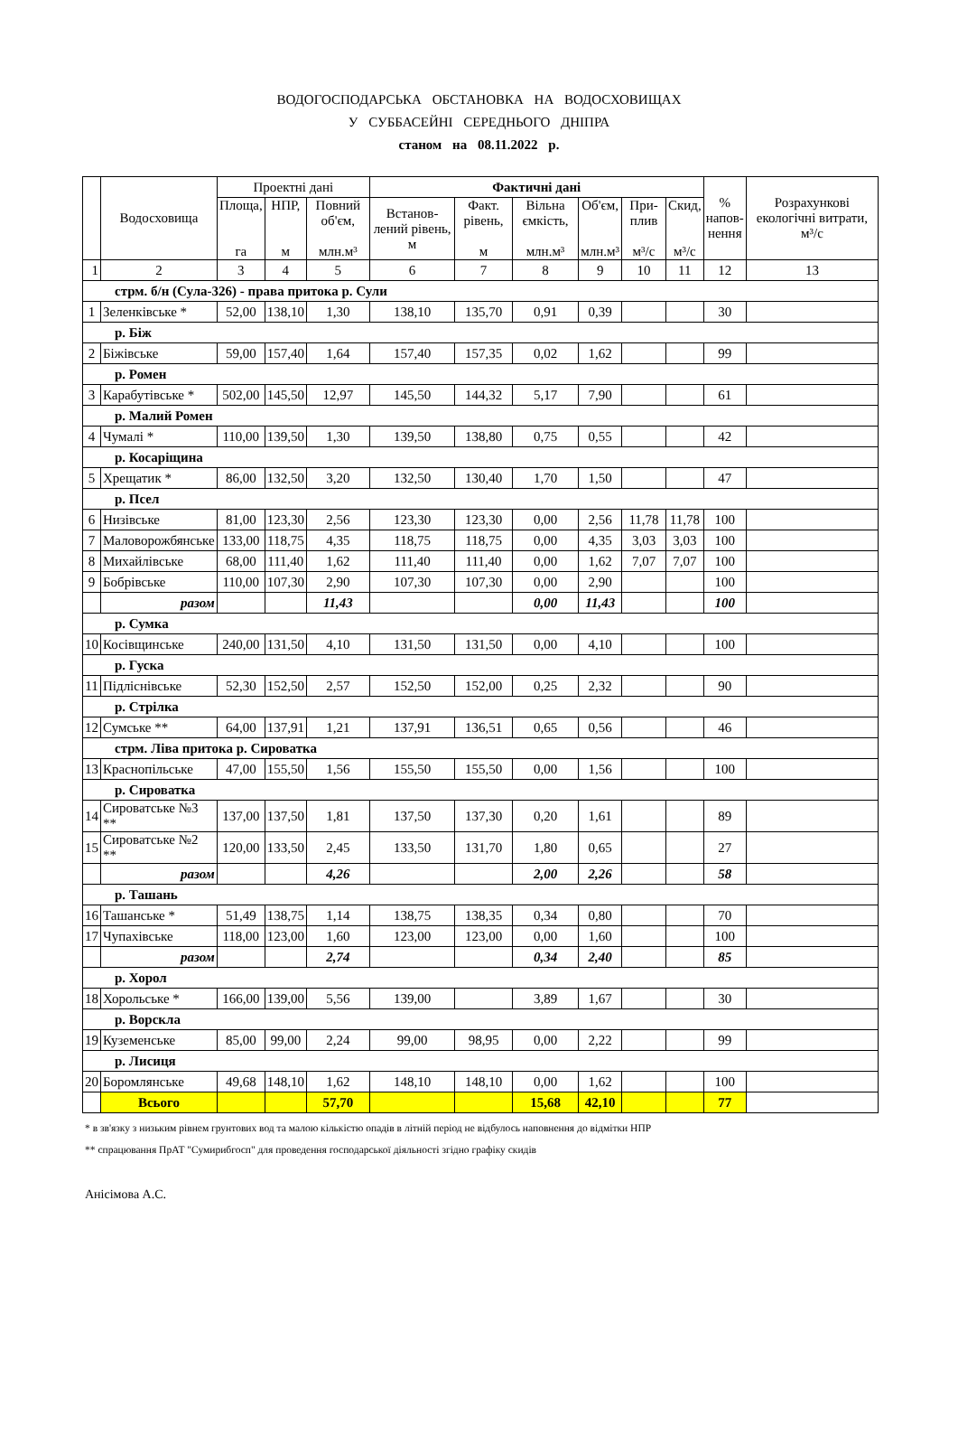ВОДОГОСПОДАРСЬКА ОБСТАНОВКА НА ВОДОСХОВИЩАХ
У СУББАСЕЙНІ СЕРЕДНЬОГО ДНІПРА
станом на 08.11.2022 р.
| | Водосховища | Проектні дані | | | Фактичні дані | | | | | | % напов- нення | Розрахункові екологічні витрати, м³/с |
| --- | --- | --- | --- | --- | --- | --- | --- | --- | --- | --- | --- | --- |
| | | Площа, га | НПР, м | Повний об'єм, млн.м³ | Встанов-лений рівень, м | Факт. рівень, м | Вільна ємкість, млн.м³ | Об'єм, млн.м³ | При-плив м³/с | Скид, м³/с | | |
| 1 | 2 | 3 | 4 | 5 | 6 | 7 | 8 | 9 | 10 | 11 | 12 | 13 |
| стрм. б/н (Сула-326) - права притока р. Сули | | | | | | | | | | | | |
| 1 | Зеленківське * | 52,00 | 138,10 | 1,30 | 138,10 | 135,70 | 0,91 | 0,39 | | | 30 | |
| р. Біж | | | | | | | | | | | | |
| 2 | Біжівське | 59,00 | 157,40 | 1,64 | 157,40 | 157,35 | 0,02 | 1,62 | | | 99 | |
| р. Ромен | | | | | | | | | | | | |
| 3 | Карабутівське * | 502,00 | 145,50 | 12,97 | 145,50 | 144,32 | 5,17 | 7,90 | | | 61 | |
| р. Малий Ромен | | | | | | | | | | | | |
| 4 | Чумалі * | 110,00 | 139,50 | 1,30 | 139,50 | 138,80 | 0,75 | 0,55 | | | 42 | |
| р. Косаріщина | | | | | | | | | | | | |
| 5 | Хрещатик * | 86,00 | 132,50 | 3,20 | 132,50 | 130,40 | 1,70 | 1,50 | | | 47 | |
| р. Псел | | | | | | | | | | | | |
| 6 | Низівське | 81,00 | 123,30 | 2,56 | 123,30 | 123,30 | 0,00 | 2,56 | 11,78 | 11,78 | 100 | |
| 7 | Маловорожбянське | 133,00 | 118,75 | 4,35 | 118,75 | 118,75 | 0,00 | 4,35 | 3,03 | 3,03 | 100 | |
| 8 | Михайлівське | 68,00 | 111,40 | 1,62 | 111,40 | 111,40 | 0,00 | 1,62 | 7,07 | 7,07 | 100 | |
| 9 | Бобрівське | 110,00 | 107,30 | 2,90 | 107,30 | 107,30 | 0,00 | 2,90 | | | 100 | |
| | разом | | | 11,43 | | | 0,00 | 11,43 | | | 100 | |
| р. Сумка | | | | | | | | | | | | |
| 10 | Косівщинське | 240,00 | 131,50 | 4,10 | 131,50 | 131,50 | 0,00 | 4,10 | | | 100 | |
| р. Гуска | | | | | | | | | | | | |
| 11 | Підліснівське | 52,30 | 152,50 | 2,57 | 152,50 | 152,00 | 0,25 | 2,32 | | | 90 | |
| р. Стрілка | | | | | | | | | | | | |
| 12 | Сумське ** | 64,00 | 137,91 | 1,21 | 137,91 | 136,51 | 0,65 | 0,56 | | | 46 | |
| стрм. Ліва притока р. Сироватка | | | | | | | | | | | | |
| 13 | Краснопільське | 47,00 | 155,50 | 1,56 | 155,50 | 155,50 | 0,00 | 1,56 | | | 100 | |
| р. Сироватка | | | | | | | | | | | | |
| 14 | Сироватське №3 ** | 137,00 | 137,50 | 1,81 | 137,50 | 137,30 | 0,20 | 1,61 | | | 89 | |
| 15 | Сироватське №2 ** | 120,00 | 133,50 | 2,45 | 133,50 | 131,70 | 1,80 | 0,65 | | | 27 | |
| | разом | | | 4,26 | | | 2,00 | 2,26 | | | 58 | |
| р. Ташань | | | | | | | | | | | | |
| 16 | Ташанське * | 51,49 | 138,75 | 1,14 | 138,75 | 138,35 | 0,34 | 0,80 | | | 70 | |
| 17 | Чупахівське | 118,00 | 123,00 | 1,60 | 123,00 | 123,00 | 0,00 | 1,60 | | | 100 | |
| | разом | | | 2,74 | | | 0,34 | 2,40 | | | 85 | |
| р. Хорол | | | | | | | | | | | | |
| 18 | Хорольське * | 166,00 | 139,00 | 5,56 | 139,00 | | 3,89 | 1,67 | | | 30 | |
| р. Ворскла | | | | | | | | | | | | |
| 19 | Куземенське | 85,00 | 99,00 | 2,24 | 99,00 | 98,95 | 0,00 | 2,22 | | | 99 | |
| р. Лисиця | | | | | | | | | | | | |
| 20 | Боромлянське | 49,68 | 148,10 | 1,62 | 148,10 | 148,10 | 0,00 | 1,62 | | | 100 | |
| | Всього | | | 57,70 | | | 15,68 | 42,10 | | | 77 | |
* в зв'язку з низьким рівнем грунтових вод та малою кількістю опадів в літній період не відбулось наповнення до відмітки НПР
** спрацювання ПрАТ "Сумирибгосп" для проведення господарської діяльності згідно графіку скидів
Анісімова А.С.